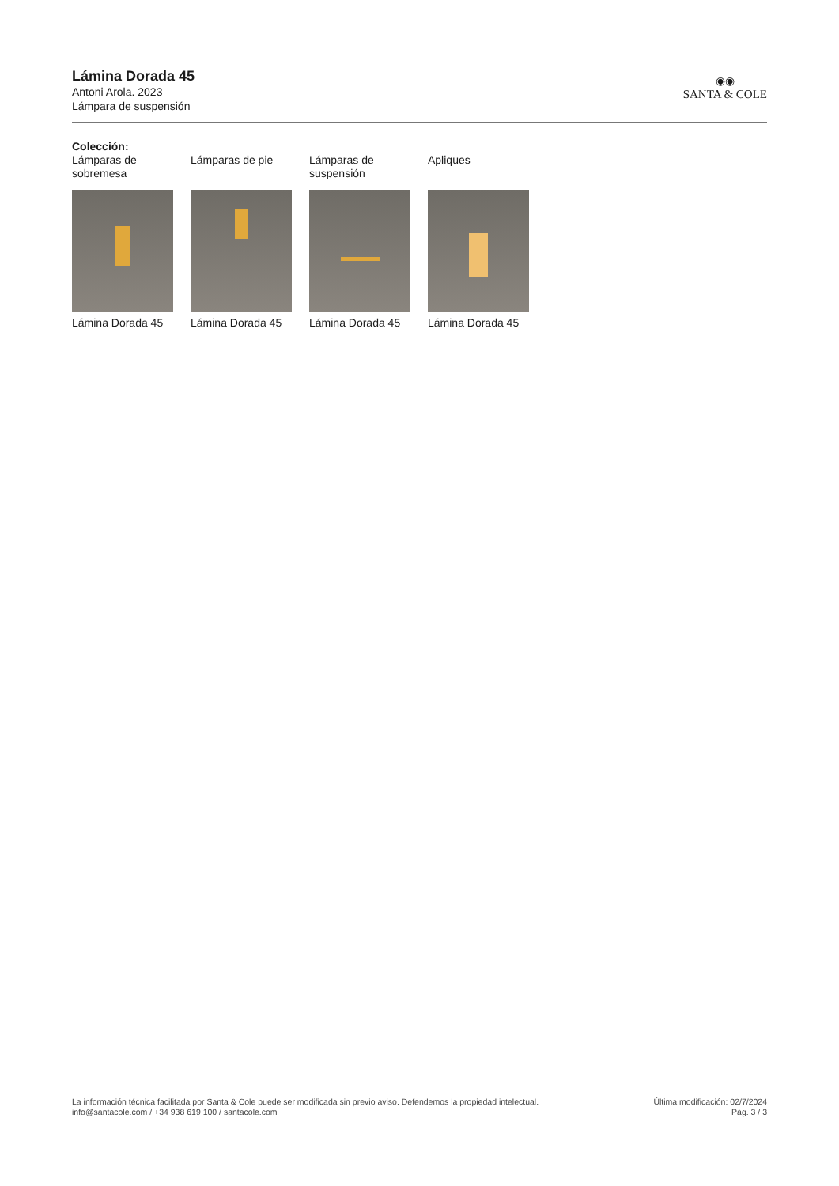Lámina Dorada 45
Antoni Arola. 2023
Lámpara de suspensión
◉◉
SANTA & COLE
Colección:
Lámparas de sobremesa
Lámina Dorada 45
Lámparas de pie
Lámina Dorada 45
Lámparas de suspensión
Lámina Dorada 45
Apliques
Lámina Dorada 45
La información técnica facilitada por Santa & Cole puede ser modificada sin previo aviso. Defendemos la propiedad intelectual.
info@santacole.com / +34 938 619 100 / santacole.com
Última modificación: 02/7/2024
Pág. 3 / 3